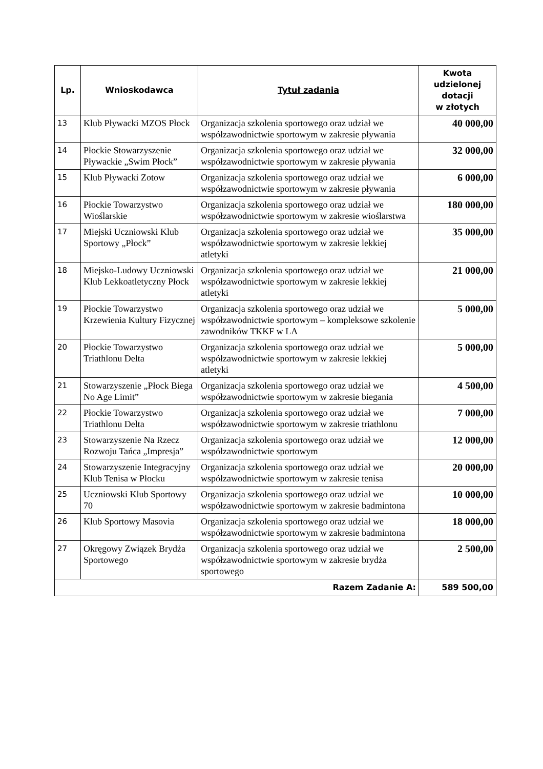| Lp. | Wnioskodawca | Tytuł zadania | Kwota udzielonej dotacji w złotych |
| --- | --- | --- | --- |
| 13 | Klub Pływacki MZOS Płock | Organizacja szkolenia sportowego oraz udział we współzawodnictwie sportowym w zakresie pływania | 40 000,00 |
| 14 | Płockie Stowarzyszenie Pływackie „Swim Płock” | Organizacja szkolenia sportowego oraz udział we współzawodnictwie sportowym w zakresie pływania | 32 000,00 |
| 15 | Klub Pływacki Zotow | Organizacja szkolenia sportowego oraz udział we współzawodnictwie sportowym w zakresie pływania | 6 000,00 |
| 16 | Płockie Towarzystwo Wioślarskie | Organizacja szkolenia sportowego oraz udział we współzawodnictwie sportowym w zakresie wioślarstwa | 180 000,00 |
| 17 | Miejski Uczniowski Klub Sportowy „Płock” | Organizacja szkolenia sportowego oraz udział we współzawodnictwie sportowym w zakresie lekkiej atletyki | 35 000,00 |
| 18 | Miejsko-Ludowy Uczniowski Klub Lekkoatletyczny Płock | Organizacja szkolenia sportowego oraz udział we współzawodnictwie sportowym w zakresie lekkiej atletyki | 21 000,00 |
| 19 | Płockie Towarzystwo Krzewienia Kultury Fizycznej | Organizacja szkolenia sportowego oraz udział we współzawodnictwie sportowym – kompleksowe szkolenie zawodników TKKF w LA | 5 000,00 |
| 20 | Płockie Towarzystwo Triathlonu Delta | Organizacja szkolenia sportowego oraz udział we współzawodnictwie sportowym w zakresie lekkiej atletyki | 5 000,00 |
| 21 | Stowarzyszenie „Płock Biega No Age Limit” | Organizacja szkolenia sportowego oraz udział we współzawodnictwie sportowym w zakresie biegania | 4 500,00 |
| 22 | Płockie Towarzystwo Triathlonu Delta | Organizacja szkolenia sportowego oraz udział we współzawodnictwie sportowym w zakresie triathlonu | 7 000,00 |
| 23 | Stowarzyszenie Na Rzecz Rozwoju Tańca „Impresja” | Organizacja szkolenia sportowego oraz udział we współzawodnictwie sportowym | 12 000,00 |
| 24 | Stowarzyszenie Integracyjny Klub Tenisa w Płocku | Organizacja szkolenia sportowego oraz udział we współzawodnictwie sportowym w zakresie tenisa | 20 000,00 |
| 25 | Uczniowski Klub Sportowy 70 | Organizacja szkolenia sportowego oraz udział we współzawodnictwie sportowym w zakresie badmintona | 10 000,00 |
| 26 | Klub Sportowy Masovia | Organizacja szkolenia sportowego oraz udział we współzawodnictwie sportowym w zakresie badmintona | 18 000,00 |
| 27 | Okręgowy Związek Brydża Sportowego | Organizacja szkolenia sportowego oraz udział we współzawodnictwie sportowym w zakresie brydża sportowego | 2 500,00 |
| Razem Zadanie A: | | | 589 500,00 |